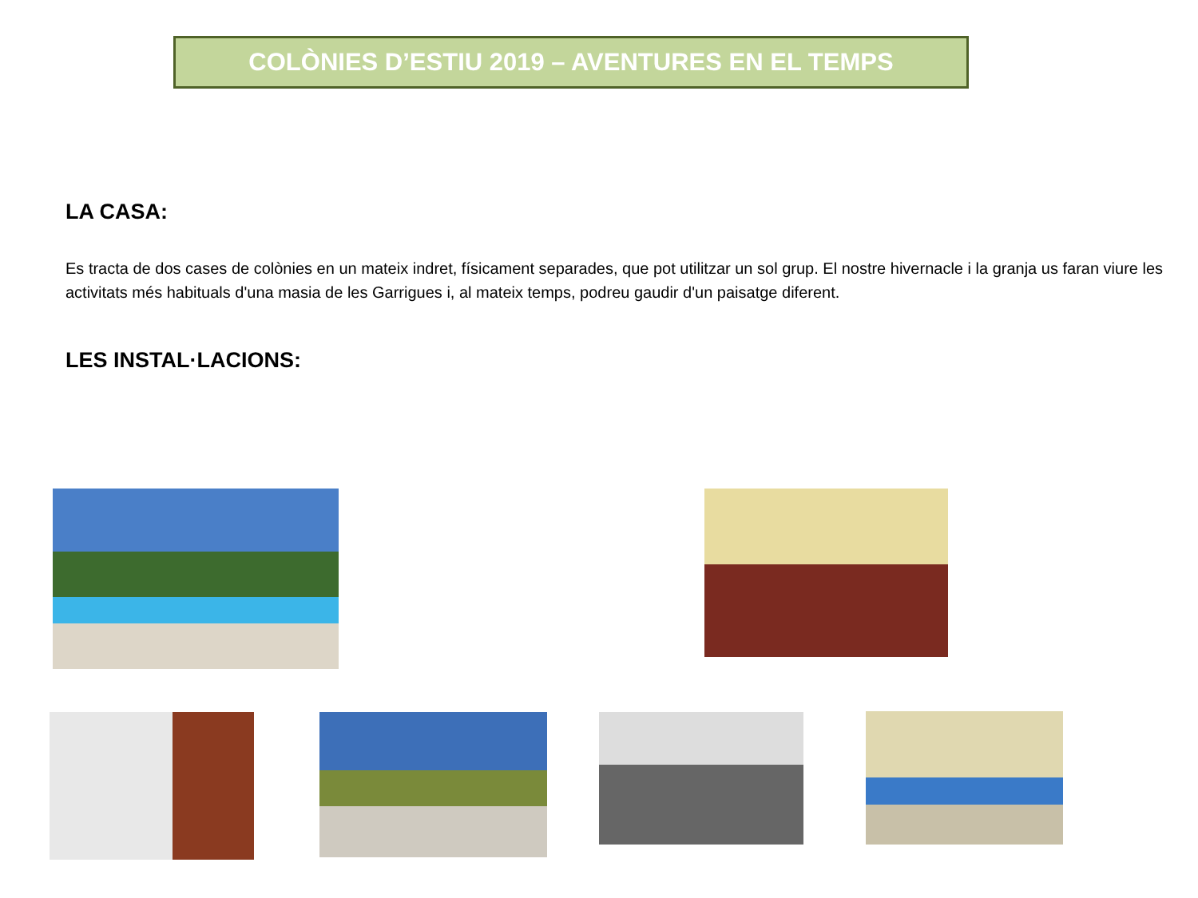COLÒNIES D’ESTIU 2019 – AVENTURES EN EL TEMPS
LA CASA:
Es tracta de dos cases de colònies en un mateix indret, físicament separades, que pot utilitzar un sol grup. El nostre hivernacle i la granja us faran viure les activitats més habituals d'una masia de les Garrigues i, al mateix temps, podreu gaudir d'un paisatge diferent.
LES INSTAL·LACIONS: